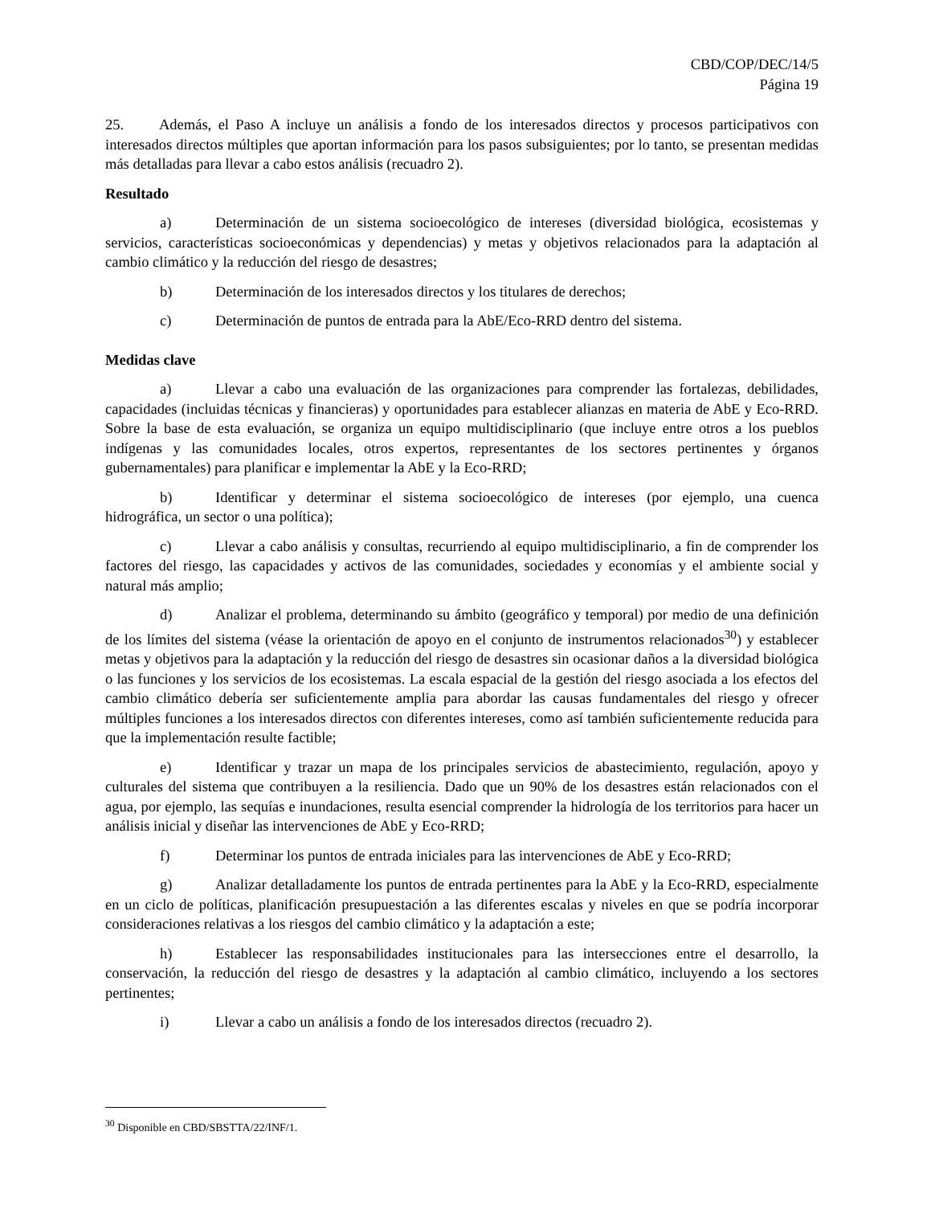CBD/COP/DEC/14/5
Página 19
25. Además, el Paso A incluye un análisis a fondo de los interesados directos y procesos participativos con interesados directos múltiples que aportan información para los pasos subsiguientes; por lo tanto, se presentan medidas más detalladas para llevar a cabo estos análisis (recuadro 2).
Resultado
a) Determinación de un sistema socioecológico de intereses (diversidad biológica, ecosistemas y servicios, características socioeconómicas y dependencias) y metas y objetivos relacionados para la adaptación al cambio climático y la reducción del riesgo de desastres;
b) Determinación de los interesados directos y los titulares de derechos;
c) Determinación de puntos de entrada para la AbE/Eco-RRD dentro del sistema.
Medidas clave
a) Llevar a cabo una evaluación de las organizaciones para comprender las fortalezas, debilidades, capacidades (incluidas técnicas y financieras) y oportunidades para establecer alianzas en materia de AbE y Eco-RRD. Sobre la base de esta evaluación, se organiza un equipo multidisciplinario (que incluye entre otros a los pueblos indígenas y las comunidades locales, otros expertos, representantes de los sectores pertinentes y órganos gubernamentales) para planificar e implementar la AbE y la Eco-RRD;
b) Identificar y determinar el sistema socioecológico de intereses (por ejemplo, una cuenca hidrográfica, un sector o una política);
c) Llevar a cabo análisis y consultas, recurriendo al equipo multidisciplinario, a fin de comprender los factores del riesgo, las capacidades y activos de las comunidades, sociedades y economías y el ambiente social y natural más amplio;
d) Analizar el problema, determinando su ámbito (geográfico y temporal) por medio de una definición de los límites del sistema (véase la orientación de apoyo en el conjunto de instrumentos relacionados<sup>30</sup>) y establecer metas y objetivos para la adaptación y la reducción del riesgo de desastres sin ocasionar daños a la diversidad biológica o las funciones y los servicios de los ecosistemas. La escala espacial de la gestión del riesgo asociada a los efectos del cambio climático debería ser suficientemente amplia para abordar las causas fundamentales del riesgo y ofrecer múltiples funciones a los interesados directos con diferentes intereses, como así también suficientemente reducida para que la implementación resulte factible;
e) Identificar y trazar un mapa de los principales servicios de abastecimiento, regulación, apoyo y culturales del sistema que contribuyen a la resiliencia. Dado que un 90% de los desastres están relacionados con el agua, por ejemplo, las sequías e inundaciones, resulta esencial comprender la hidrología de los territorios para hacer un análisis inicial y diseñar las intervenciones de AbE y Eco-RRD;
f) Determinar los puntos de entrada iniciales para las intervenciones de AbE y Eco-RRD;
g) Analizar detalladamente los puntos de entrada pertinentes para la AbE y la Eco-RRD, especialmente en un ciclo de políticas, planificación presupuestación a las diferentes escalas y niveles en que se podría incorporar consideraciones relativas a los riesgos del cambio climático y la adaptación a este;
h) Establecer las responsabilidades institucionales para las intersecciones entre el desarrollo, la conservación, la reducción del riesgo de desastres y la adaptación al cambio climático, incluyendo a los sectores pertinentes;
i) Llevar a cabo un análisis a fondo de los interesados directos (recuadro 2).
<sup>30</sup> Disponible en CBD/SBSTTA/22/INF/1.